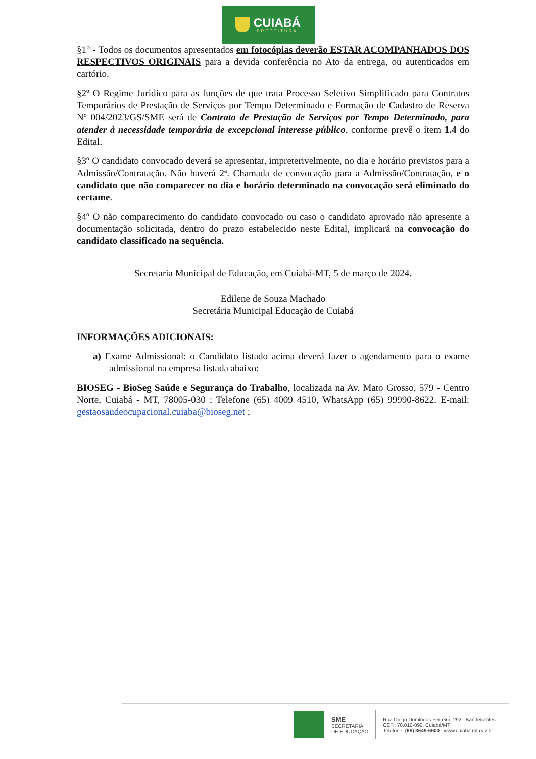CUIABÁ
PREFEITURA
§1° - Todos os documentos apresentados em fotocópias deverão ESTAR ACOMPANHADOS DOS RESPECTIVOS ORIGINAIS para a devida conferência no Ato da entrega, ou autenticados em cartório.
§2º O Regime Jurídico para as funções de que trata Processo Seletivo Simplificado para Contratos Temporários de Prestação de Serviços por Tempo Determinado e Formação de Cadastro de Reserva Nº 004/2023/GS/SME será de Contrato de Prestação de Serviços por Tempo Determinado, para atender à necessidade temporária de excepcional interesse público, conforme prevê o item 1.4 do Edital.
§3º O candidato convocado deverá se apresentar, impreterivelmente, no dia e horário previstos para a Admissão/Contratação. Não haverá 2ª. Chamada de convocação para a Admissão/Contratação, e o candidato que não comparecer no dia e horário determinado na convocação será eliminado do certame.
§4º O não comparecimento do candidato convocado ou caso o candidato aprovado não apresente a documentação solicitada, dentro do prazo estabelecido neste Edital, implicará na convocação do candidato classificado na sequência.
Secretaria Municipal de Educação, em Cuiabá-MT, 5 de março de 2024.
Edilene de Souza Machado
Secretária Municipal Educação de Cuiabá
INFORMAÇÕES ADICIONAIS:
a) Exame Admissional: o Candidato listado acima deverá fazer o agendamento para o exame admissional na empresa listada abaixo:
BIOSEG - BioSeg Saúde e Segurança do Trabalho, localizada na Av. Mato Grosso, 579 - Centro Norte, Cuiabá - MT, 78005-030 ; Telefone (65) 4009 4510, WhatsApp (65) 99990-8622. E-mail: gestaosaudeocupacional.cuiaba@bioseg.net ;
SME
SECRETARIA
DE EDUCAÇÃO
Rua Diogo Domingos Ferreira, 292 . Bandeirantes
CEP.: 78.010-090, Cuiabá/MT
Telefone: (65) 3645-6500 . www.cuiaba.mt.gov.br